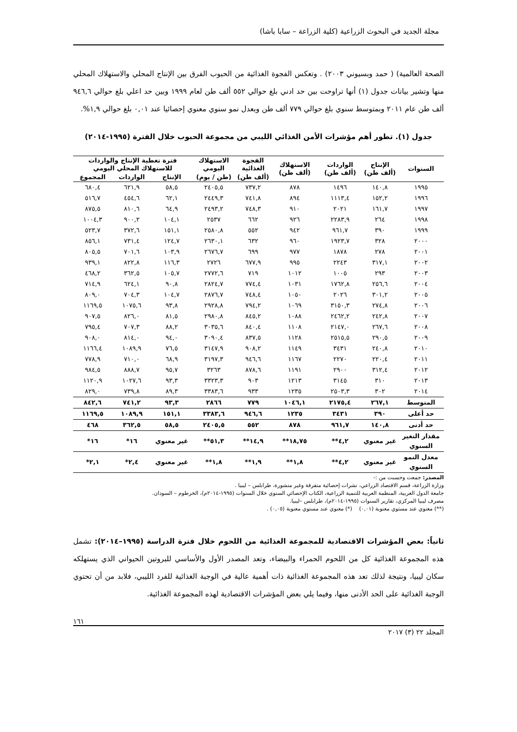مجلة الجديد في البحوث الزراعية (كلية الزراعة – سابا باشا)
الصحة العالمية) ( حمد وبسيوني ٢٠٠٣) . وتعكس الفجوة الغذائية من الحبوب الفرق بين الإنتاج المحلي والاستهلاك المحلي منها وتشير بيانات جدول (١) أنها تراوحت بين حد ادني بلغ حوالي ٥٥٢ ألف طن لعام ١٩٩٩ وبين حد اعلي بلغ حوالي ٩٤٦,٦ ألف طن عام ٢٠١١ وبمتوسط سنوي بلغ حوالي ٧٧٩ ألف طن وبعدل نمو سنوي معنوي إحصائيا عند ٠,٠١ بلغ حوالي ١,٩%.
جدول (١). تطور أهم مؤشرات الأمن الغذائي الليبي من مجموعة الحبوب خلال الفترة (١٩٩٥-٢٠١٤)
| السنوات | الإنتاج (ألف طن) | الواردات (ألف طن) | الاستهلاك (ألف طن) | الفجوة الغذائية | الاستهلاك اليومي | فترة تغطية الإنتاج والواردات للاستهلاك المحلي اليومي | | |
| --- | --- | --- | --- | --- | --- | --- | --- | --- |
| | | | | (ألف طن) | (طن / يوم) | الإنتاج | الواردات | المجموع |
| ١٩٩٥ | ١٤٠,٨ | ١٤٩٦ | ٨٧٨ | ٧٣٧,٢ | ٢٤٠٥,٥ | ٥٨,٥ | ٦٢١,٩ | ٦٨٠,٤ |
| ١٩٩٦ | ١٥٢,٢ | ١١١٣,٤ | ٨٩٤ | ٧٤١,٨ | ٢٤٤٩,٣ | ٦٢,١ | ٤٥٤,٦ | ٥١٦,٧ |
| ١٩٩٧ | ١٦١,٧ | ٢٠٢١ | ٩١٠ | ٧٤٨,٣ | ٢٤٩٣,٢ | ٦٤,٩ | ٨١٠,٦ | ٨٧٥,٥ |
| ١٩٩٨ | ٢٦٤ | ٢٢٨٣,٩ | ٩٢٦ | ٦٦٢ | ٢٥٣٧ | ١٠٤,١ | ٩٠٠,٢ | ١٠٠٤,٣ |
| ١٩٩٩ | ٣٩٠ | ٩٦١,٧ | ٩٤٢ | ٥٥٢ | ٢٥٨٠,٨ | ١٥١,١ | ٣٧٢,٦ | ٥٢٣,٧ |
| ٢٠٠٠ | ٣٢٨ | ١٩٢٣,٧ | ٩٦٠ | ٦٣٢ | ٢٦٣٠,١ | ١٢٤,٧ | ٧٣١,٤ | ٨٥٦,١ |
| ٢٠٠١ | ٢٧٨ | ١٨٧٨ | ٩٧٧ | ٦٩٩ | ٢٦٧٦,٧ | ١٠٣,٩ | ٧٠١,٦ | ٨٠٥,٥ |
| ٢٠٠٢ | ٣١٧,١ | ٢٢٤٣ | ٩٩٥ | ٦٧٧,٩ | ٢٧٢٦ | ١١٦,٣ | ٨٢٢,٨ | ٩٣٩,١ |
| ٢٠٠٣ | ٢٩٣ | ١٠٠٥ | ١٠١٢ | ٧١٩ | ٢٧٧٢,٦ | ١٠٥,٧ | ٣٦٢,٥ | ٤٦٨,٢ |
| ٢٠٠٤ | ٢٥٦,٦ | ١٧٦٢,٨ | ١٠٣١ | ٧٧٤,٤ | ٢٨٢٤,٧ | ٩٠,٨ | ٦٢٤,١ | ٧١٤,٩ |
| ٢٠٠٥ | ٣٠١,٢ | ٢٠٢٦ | ١٠٥٠ | ٧٤٨,٤ | ٢٨٧٦,٧ | ١٠٤,٧ | ٧٠٤,٣ | ٨٠٩,٠ |
| ٢٠٠٦ | ٢٧٤,٨ | ٣١٥٠,٣ | ١٠٦٩ | ٧٩٤,٢ | ٢٩٢٨,٨ | ٩٣,٨ | ١٠٧٥,٦ | ١١٦٩,٥ |
| ٢٠٠٧ | ٢٤٢,٨ | ٢٤٦٢,٢ | ١٠٨٨ | ٨٤٥,٢ | ٢٩٨٠,٨ | ٨١,٥ | ٨٢٦,٠ | ٩٠٧,٥ |
| ٢٠٠٨ | ٢٦٧,٦ | ٢١٤٧,٠ | ١١٠٨ | ٨٤٠,٤ | ٣٠٣٥,٦ | ٨٨,٢ | ٧٠٧,٣ | ٧٩٥,٤ |
| ٢٠٠٩ | ٢٩٠,٥ | ٢٥١٥,٥ | ١١٢٨ | ٨٣٧,٥ | ٣٠٩٠,٤ | ٩٤,٠ | ٨١٤,٠ | ٩٠٨,٠ |
| ٢٠١٠ | ٢٤٠,٨ | ٣٤٣١ | ١١٤٩ | ٩٠٨,٢ | ٣١٤٧,٩ | ٧٦,٥ | ١٠٨٩,٩ | ١١٦٦,٤ |
| ٢٠١١ | ٢٢٠,٤ | ٢٢٧٠ | ١١٦٧ | ٩٤٦,٦ | ٣١٩٧,٣ | ٦٨,٩ | ٧١٠,٠ | ٧٧٨,٩ |
| ٢٠١٢ | ٣١٢,٤ | ٢٩٠٠ | ١١٩١ | ٨٧٨,٦ | ٣٢٦٣ | ٩٥,٧ | ٨٨٨,٧ | ٩٨٤,٥ |
| ٢٠١٣ | ٣١٠ | ٣١٤٥ | ١٢١٣ | ٩٠٣ | ٣٣٢٣,٣ | ٩٣,٣ | ١٠٢٧,٦ | ١١٢٠,٩ |
| ٢٠١٤ | ٣٠٢ | ٢٥٠٣,٣ | ١٢٣٥ | ٩٣٣ | ٣٣٨٣,٦ | ٨٩,٣ | ٧٣٩,٨ | ٨٢٩,٠ |
| المتوسط | ٢٦٧,١ | ٢١٧٥,٤ | ١٠٤٦,١ | ٧٧٩ | ٢٨٦٦ | ٩٣,٣ | ٧٤١,٢ | ٨٤٢,٦ |
| حد أعلى | ٣٩٠ | ٣٤٣١ | ١٢٣٥ | ٩٤٦,٦ | ٣٣٨٣,٦ | ١٥١,١ | ١٠٨٩,٩ | ١١٦٩,٥ |
| حد أدنى | ١٤٠,٨ | ٩٦١,٧ | ٨٧٨ | ٥٥٢ | ٢٤٠٥,٥ | ٥٨,٥ | ٣٦٢,٥ | ٤٦٨ |
| مقدار التغير السنوي | غير معنوي | ٤,٢** | ١٨,٧٥** | ١٤,٩** | ٥١,٣** | غير معنوي | ١٦* | ١٦* |
| معدل النمو السنوي | غير معنوي | ٤,٢** | ١,٨** | ١,٩** | ١,٨** | غير معنوي | ٢,٤* | ٢,١* |
المصدر: جمعت وحسبت من :-
وزارة الزراعة، قسم الاقتصاد الزراعي، نشرات إحصائية متفرقة وغير منشورة، طرابلس – ليبيا .
جامعة الدول العربية، المنظمة العربية للتنمية الزراعية، الكتاب الإحصائي السنوي خلال السنوات (١٩٩٥-٢٠١٤م)، الخرطوم – السودان.
مصرف ليبيا المركزي، تقارير السنوات (١٩٩٥-٢٠١٤م)، طرابلس –ليبيا.
(**) معنوي عند مستوي معنوية (٠,٠١) (*) معنوي عند مستوي معنوية (٠,٠٥) .
ثانياً: بعض المؤشرات الاقتصادية للمجموعة الغذائية من اللحوم خلال فترة الدراسة (١٩٩٥–٢٠١٤): تشمل هذه المجموعة الغذائية كل من اللحوم الحمراء والبيضاء، وتعد المصدر الأول والأساسي للبروتين الحيواني الذي يستهلكه سكان ليبيا، ونتيجة لذلك تعد هذه المجموعة الغذائية ذات أهمية عالية في الوجبة الغذائية للفرد الليبي، فلابد من أن تحتوي الوجبة الغذائية على الحد الأدنى منها، وفيما يلي بعض المؤشرات الاقتصادية لهذه المجموعة الغذائية.
١٦١
المجلد ٢٢ (٣) ٢٠١٧